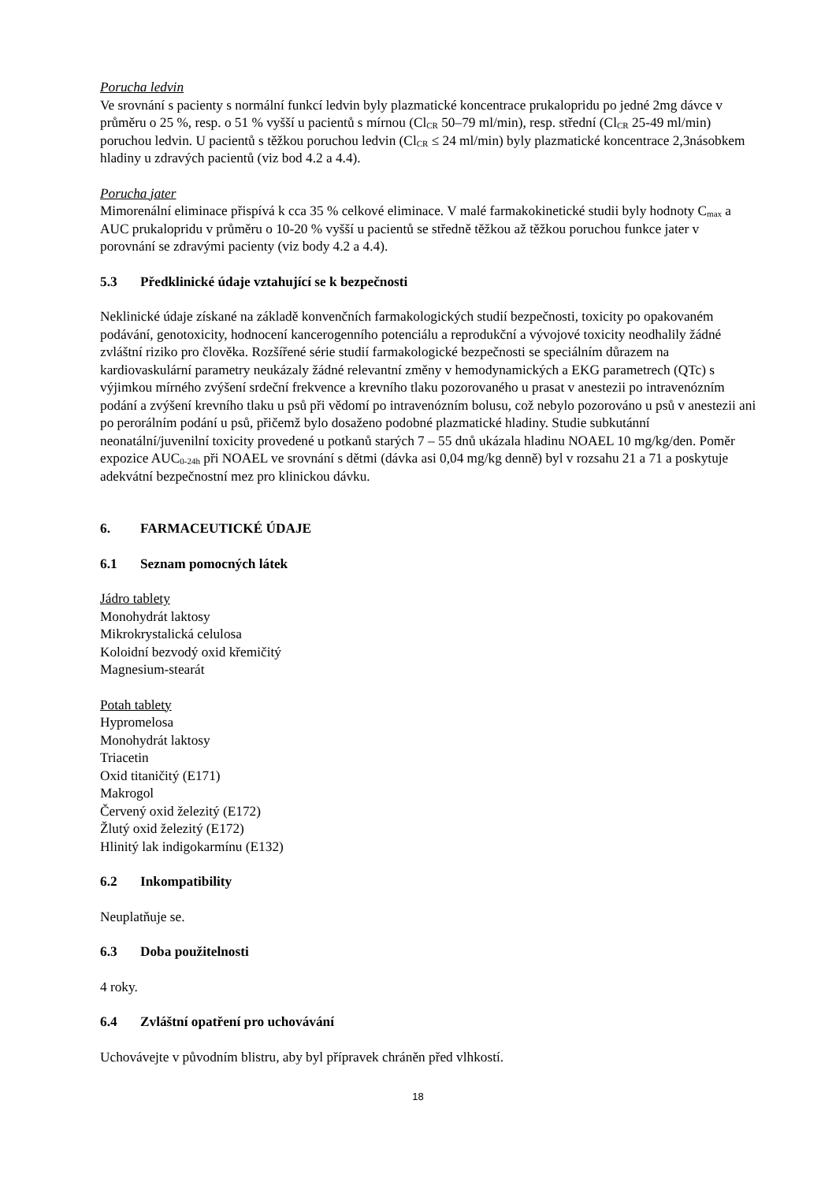Porucha ledvin
Ve srovnání s pacienty s normální funkcí ledvin byly plazmatické koncentrace prukalopridu po jedné 2mg dávce v průměru o 25 %, resp. o 51 % vyšší u pacientů s mírnou (Cl<sub>CR</sub> 50–79 ml/min), resp. střední (Cl<sub>CR</sub> 25-49 ml/min) poruchou ledvin. U pacientů s těžkou poruchou ledvin (Cl<sub>CR</sub> ≤ 24 ml/min) byly plazmatické koncentrace 2,3násobkem hladiny u zdravých pacientů (viz bod 4.2 a 4.4).
Porucha jater
Mimorenální eliminace přispívá k cca 35 % celkové eliminace. V malé farmakokinetické studii byly hodnoty C<sub>max</sub> a AUC prukalopridu v průměru o 10-20 % vyšší u pacientů se středně těžkou až těžkou poruchou funkce jater v porovnání se zdravými pacienty (viz body 4.2 a 4.4).
5.3 Předklinické údaje vztahující se k bezpečnosti
Neklinické údaje získané na základě konvenčních farmakologických studií bezpečnosti, toxicity po opakovaném podávání, genotoxicity, hodnocení kancerogenního potenciálu a reprodukční a vývojové toxicity neodhalily žádné zvláštní riziko pro člověka. Rozšířené série studií farmakologické bezpečnosti se speciálním důrazem na kardiovaskulární parametry neukázaly žádné relevantní změny v hemodynamických a EKG parametrech (QTc) s výjimkou mírného zvýšení srdeční frekvence a krevního tlaku pozorovaného u prasat v anestezii po intravenózním podání a zvýšení krevního tlaku u psů při vědomí po intravenózním bolusu, což nebylo pozorováno u psů v anestezii ani po perorálním podání u psů, přičemž bylo dosaženo podobné plazmatické hladiny. Studie subkutánní neonatální/juvenilní toxicity provedené u potkanů starých 7 – 55 dnů ukázala hladinu NOAEL 10 mg/kg/den. Poměr expozice AUC<sub>0-24h</sub> při NOAEL ve srovnání s dětmi (dávka asi 0,04 mg/kg denně) byl v rozsahu 21 a 71 a poskytuje adekvátní bezpečnostní mez pro klinickou dávku.
6. FARMACEUTICKÉ ÚDAJE
6.1 Seznam pomocných látek
Jádro tablety
Monohydrát laktosy
Mikrokrystalická celulosa
Koloidní bezvodý oxid křemičitý
Magnesium-stearát
Potah tablety
Hypromelosa
Monohydrát laktosy
Triacetin
Oxid titaničitý (E171)
Makrogol
Červený oxid železitý (E172)
Žlutý oxid železitý (E172)
Hlinitý lak indigokarmínu (E132)
6.2 Inkompatibility
Neuplatňuje se.
6.3 Doba použitelnosti
4 roky.
6.4 Zvláštní opatření pro uchovávání
Uchovávejte v původním blistru, aby byl přípravek chráněn před vlhkostí.
18